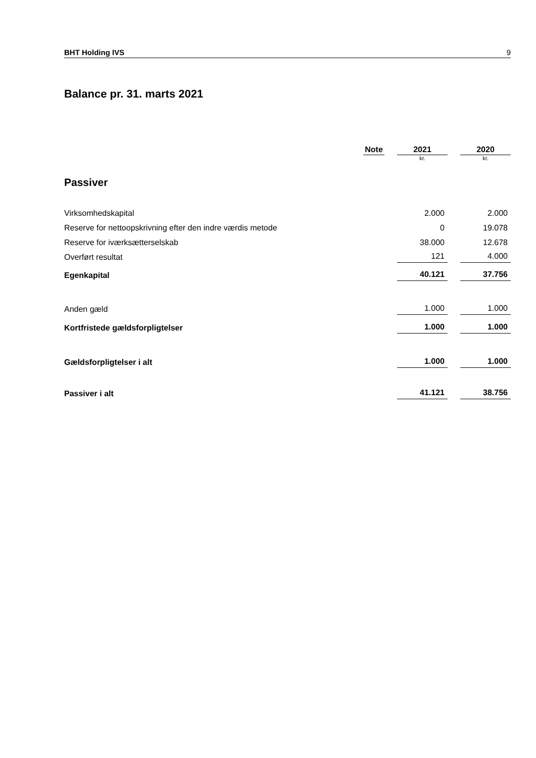BHT Holding IVS 9
Balance pr. 31. marts 2021
| | Note | | 2021 | | 2020 |
| | | | kr. | | kr. |
| Passiver | | | | | |
| Virksomhedskapital | | | 2.000 | | 2.000 |
| Reserve for nettoopskrivning efter den indre værdis metode | | | 0 | | 19.078 |
| Reserve for iværksætterselskab | | | 38.000 | | 12.678 |
| Overført resultat | | | 121 | | 4.000 |
| Egenkapital | | | 40.121 | | 37.756 |
| Anden gæld | | | 1.000 | | 1.000 |
| Kortfristede gældsforpligtelser | | | 1.000 | | 1.000 |
| Gældsforpligtelser i alt | | | 1.000 | | 1.000 |
| Passiver i alt | | | 41.121 | | 38.756 |